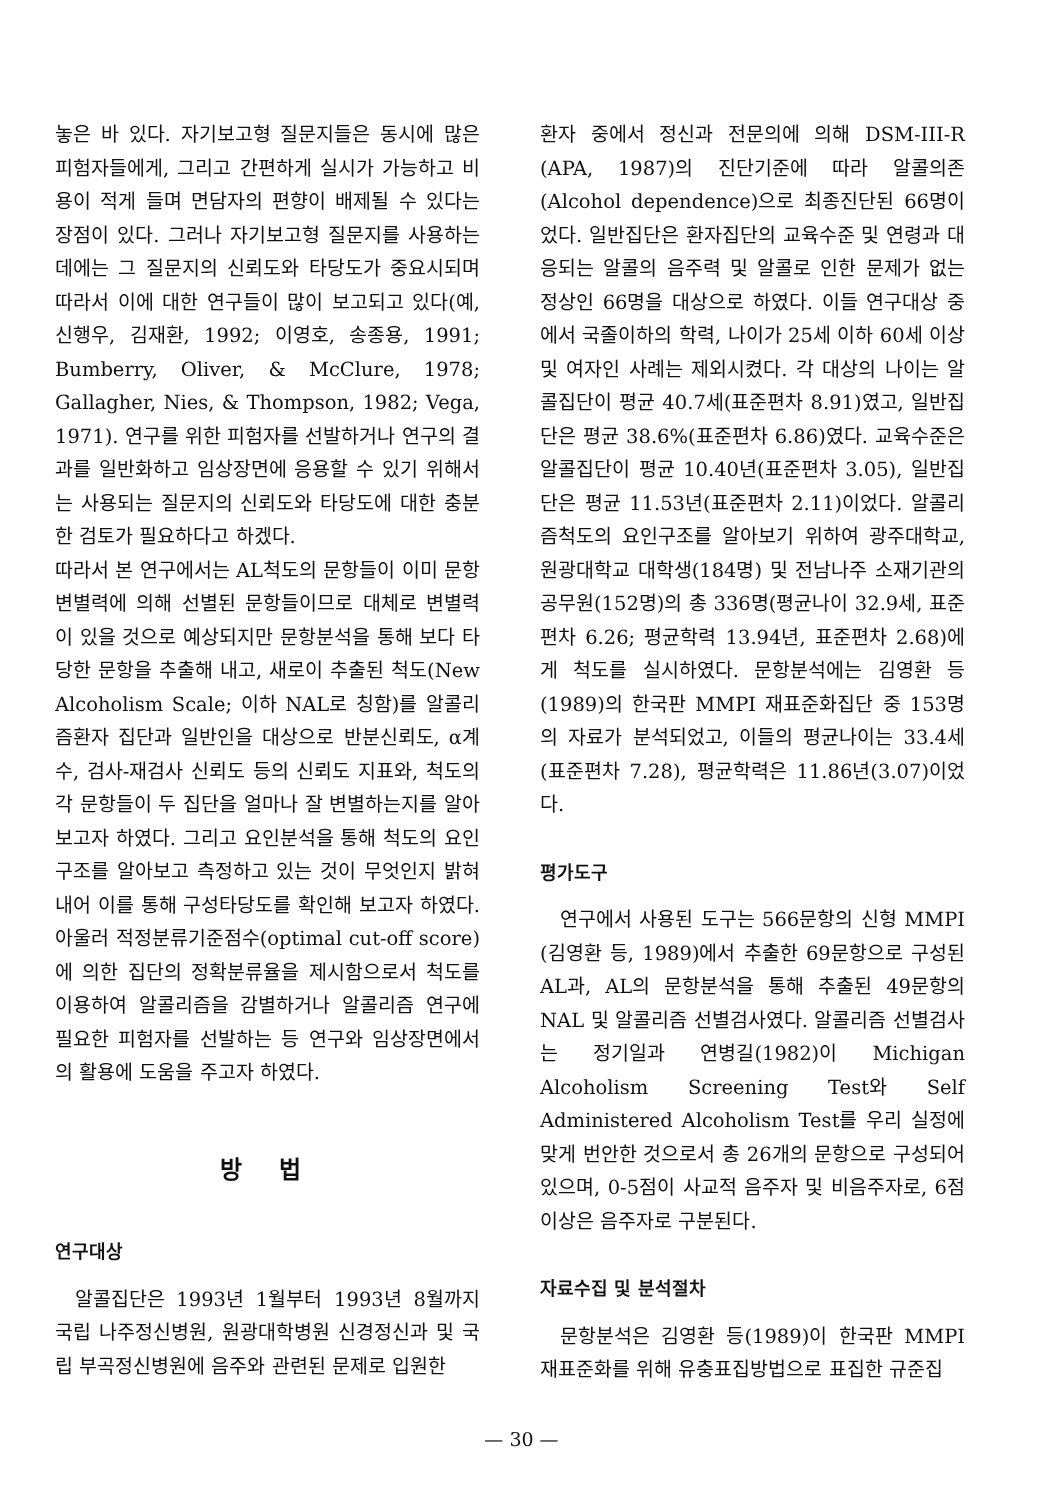놓은 바 있다. 자기보고형 질문지들은 동시에 많은 피험자들에게, 그리고 간편하게 실시가 가능하고 비용이 적게 들며 면담자의 편향이 배제될 수 있다는 장점이 있다. 그러나 자기보고형 질문지를 사용하는 데에는 그 질문지의 신뢰도와 타당도가 중요시되며 따라서 이에 대한 연구들이 많이 보고되고 있다(예, 신행우, 김재환, 1992; 이영호, 송종용, 1991; Bumberry, Oliver, & McClure, 1978; Gallagher, Nies, & Thompson, 1982; Vega, 1971). 연구를 위한 피험자를 선발하거나 연구의 결과를 일반화하고 임상장면에 응용할 수 있기 위해서는 사용되는 질문지의 신뢰도와 타당도에 대한 충분한 검토가 필요하다고 하겠다.
따라서 본 연구에서는 AL척도의 문항들이 이미 문항변별력에 의해 선별된 문항들이므로 대체로 변별력이 있을 것으로 예상되지만 문항분석을 통해 보다 타당한 문항을 추출해 내고, 새로이 추출된 척도(New Alcoholism Scale; 이하 NAL로 칭함)를 알콜리즘환자 집단과 일반인을 대상으로 반분신뢰도, α계수, 검사-재검사 신뢰도 등의 신뢰도 지표와, 척도의 각 문항들이 두 집단을 얼마나 잘 변별하는지를 알아보고자 하였다. 그리고 요인분석을 통해 척도의 요인구조를 알아보고 측정하고 있는 것이 무엇인지 밝혀내어 이를 통해 구성타당도를 확인해 보고자 하였다. 아울러 적정분류기준점수(optimal cut-off score)에 의한 집단의 정확분류율을 제시함으로서 척도를 이용하여 알콜리즘을 감별하거나 알콜리즘 연구에 필요한 피험자를 선발하는 등 연구와 임상장면에서의 활용에 도움을 주고자 하였다.
방 법
연구대상
알콜집단은 1993년 1월부터 1993년 8월까지 국립 나주정신병원, 원광대학병원 신경정신과 및 국립 부곡정신병원에 음주와 관련된 문제로 입원한
환자 중에서 정신과 전문의에 의해 DSM-III-R (APA, 1987)의 진단기준에 따라 알콜의존(Alcohol dependence)으로 최종진단된 66명이었다. 일반집단은 환자집단의 교육수준 및 연령과 대응되는 알콜의 음주력 및 알콜로 인한 문제가 없는 정상인 66명을 대상으로 하였다. 이들 연구대상 중에서 국졸이하의 학력, 나이가 25세 이하 60세 이상 및 여자인 사례는 제외시켰다. 각 대상의 나이는 알콜집단이 평균 40.7세(표준편차 8.91)였고, 일반집단은 평균 38.6%(표준편차 6.86)였다. 교육수준은 알콜집단이 평균 10.40년(표준편차 3.05), 일반집단은 평균 11.53년(표준편차 2.11)이었다. 알콜리즘척도의 요인구조를 알아보기 위하여 광주대학교, 원광대학교 대학생(184명) 및 전남나주 소재기관의 공무원(152명)의 총 336명(평균나이 32.9세, 표준편차 6.26; 평균학력 13.94년, 표준편차 2.68)에게 척도를 실시하였다. 문항분석에는 김영환 등(1989)의 한국판 MMPI 재표준화집단 중 153명의 자료가 분석되었고, 이들의 평균나이는 33.4세(표준편차 7.28), 평균학력은 11.86년(3.07)이었다.
평가도구
연구에서 사용된 도구는 566문항의 신형 MMPI (김영환 등, 1989)에서 추출한 69문항으로 구성된 AL과, AL의 문항분석을 통해 추출된 49문항의 NAL 및 알콜리즘 선별검사였다. 알콜리즘 선별검사는 정기일과 연병길(1982)이 Michigan Alcoholism Screening Test와 Self Administered Alcoholism Test를 우리 실정에 맞게 번안한 것으로서 총 26개의 문항으로 구성되어 있으며, 0-5점이 사교적 음주자 및 비음주자로, 6점 이상은 음주자로 구분된다.
자료수집 및 분석절차
문항분석은 김영환 등(1989)이 한국판 MMPI 재표준화를 위해 유충표집방법으로 표집한 규준집
— 30 —